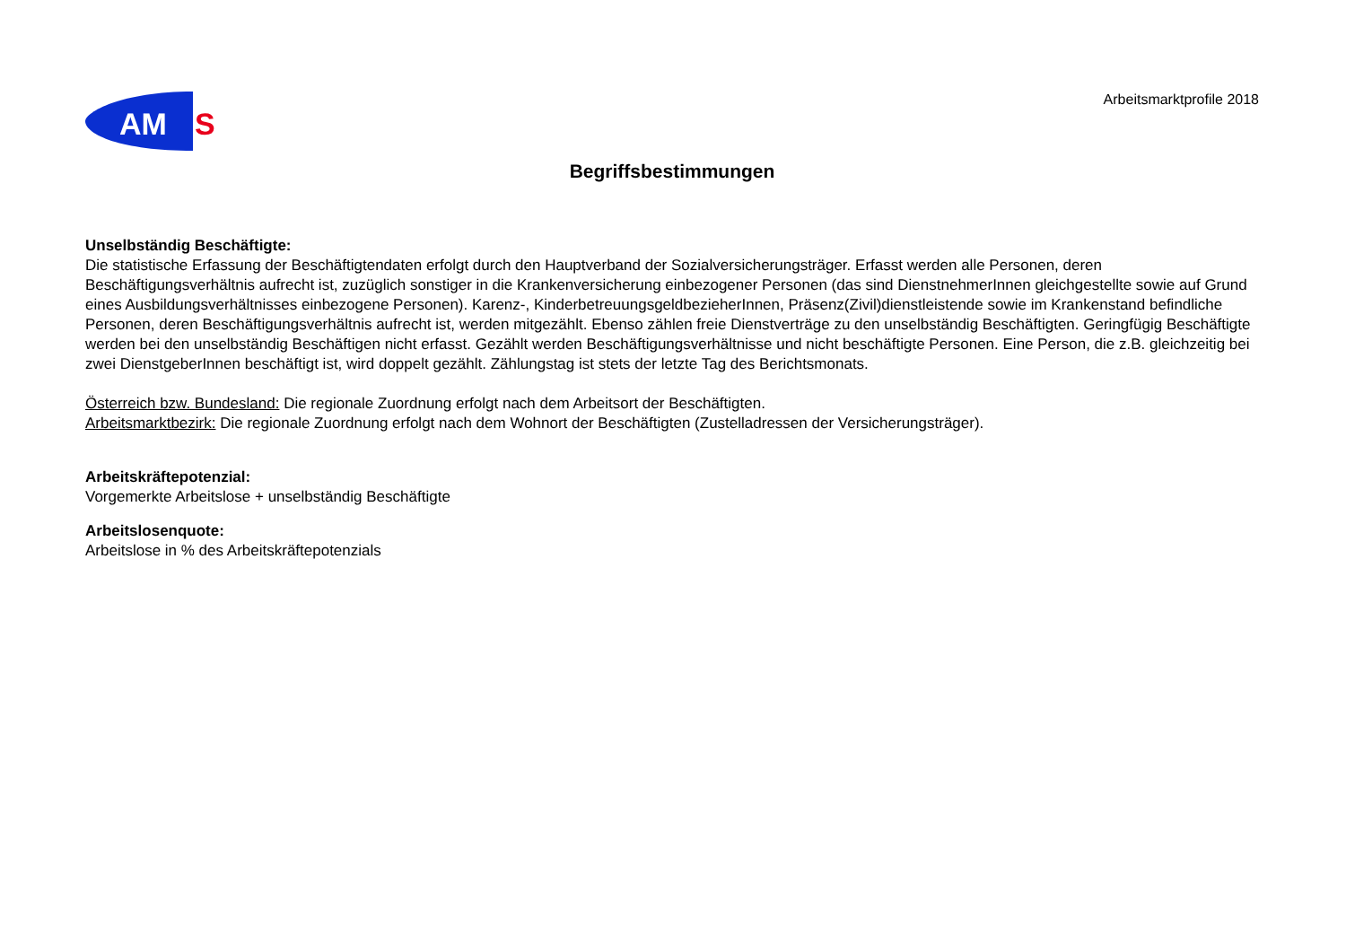AM
S
Arbeitsmarktprofile 2018
Begriffsbestimmungen
Unselbständig Beschäftigte:
Die statistische Erfassung der Beschäftigtendaten erfolgt durch den Hauptverband der Sozialversicherungsträger. Erfasst werden alle Personen, deren Beschäftigungsverhältnis aufrecht ist, zuzüglich sonstiger in die Krankenversicherung einbezogener Personen (das sind DienstnehmerInnen gleichgestellte sowie auf Grund eines Ausbildungsverhältnisses einbezogene Personen). Karenz-, KinderbetreuungsgeldbezieherInnen, Präsenz(Zivil)dienstleistende sowie im Krankenstand befindliche Personen, deren Beschäftigungsverhältnis aufrecht ist, werden mitgezählt. Ebenso zählen freie Dienstverträge zu den unselbständig Beschäftigten. Geringfügig Beschäftigte werden bei den unselbständig Beschäftigen nicht erfasst. Gezählt werden Beschäftigungsverhältnisse und nicht beschäftigte Personen. Eine Person, die z.B. gleichzeitig bei zwei DienstgeberInnen beschäftigt ist, wird doppelt gezählt. Zählungstag ist stets der letzte Tag des Berichtsmonats.
Österreich bzw. Bundesland: Die regionale Zuordnung erfolgt nach dem Arbeitsort der Beschäftigten.
Arbeitsmarktbezirk: Die regionale Zuordnung erfolgt nach dem Wohnort der Beschäftigten (Zustelladressen der Versicherungsträger).
Arbeitskräftepotenzial:
Vorgemerkte Arbeitslose + unselbständig Beschäftigte
Arbeitslosenquote:
Arbeitslose in % des Arbeitskräftepotenzials